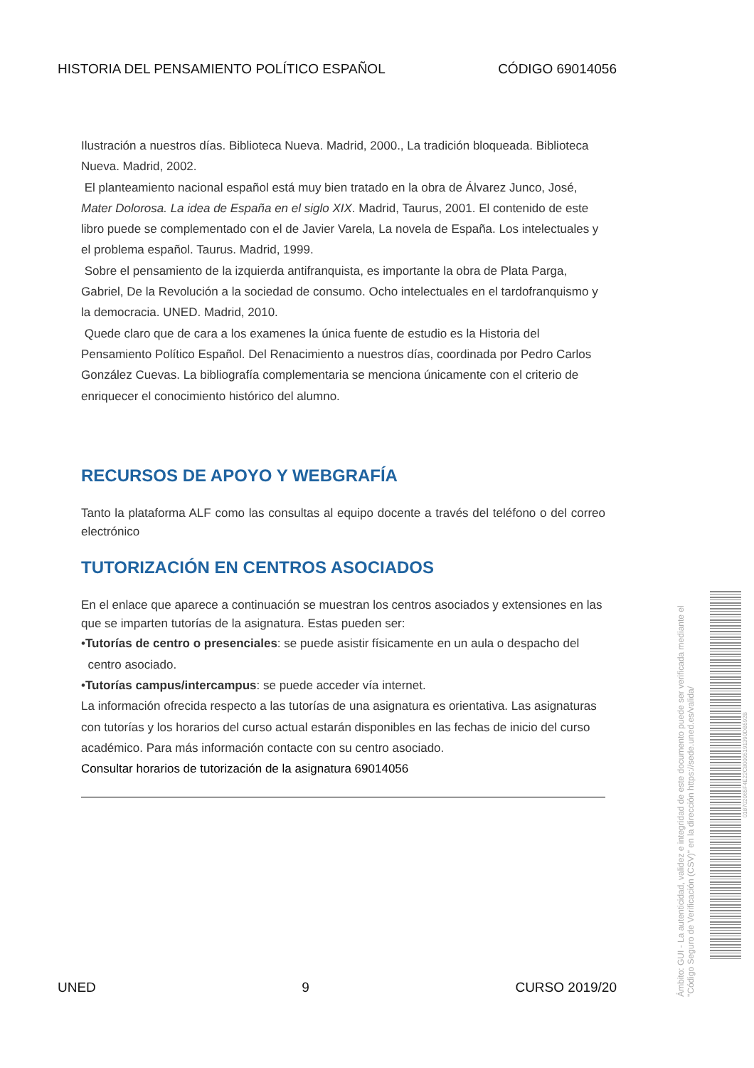HISTORIA DEL PENSAMIENTO POLÍTICO ESPAÑOL CÓDIGO 69014056
Ilustración a nuestros días. Biblioteca Nueva. Madrid, 2000., La tradición bloqueada. Biblioteca Nueva. Madrid, 2002.
El planteamiento nacional español está muy bien tratado en la obra de Álvarez Junco, José, Mater Dolorosa. La idea de España en el siglo XIX. Madrid, Taurus, 2001. El contenido de este libro puede se complementado con el de Javier Varela, La novela de España. Los intelectuales y el problema español. Taurus. Madrid, 1999.
Sobre el pensamiento de la izquierda antifranquista, es importante la obra de Plata Parga, Gabriel, De la Revolución a la sociedad de consumo. Ocho intelectuales en el tardofranquismo y la democracia. UNED. Madrid, 2010.
Quede claro que de cara a los examenes la única fuente de estudio es la Historia del Pensamiento Político Español. Del Renacimiento a nuestros días, coordinada por Pedro Carlos González Cuevas. La bibliografía complementaria se menciona únicamente con el criterio de enriquecer el conocimiento histórico del alumno.
RECURSOS DE APOYO Y WEBGRAFÍA
Tanto la plataforma ALF como las consultas al equipo docente a través del teléfono o del correo electrónico
TUTORIZACIÓN EN CENTROS ASOCIADOS
En el enlace que aparece a continuación se muestran los centros asociados y extensiones en las que se imparten tutorías de la asignatura. Estas pueden ser:
•Tutorías de centro o presenciales: se puede asistir físicamente en un aula o despacho del
centro asociado.
•Tutorías campus/intercampus: se puede acceder vía internet.
La información ofrecida respecto a las tutorías de una asignatura es orientativa. Las asignaturas con tutorías y los horarios del curso actual estarán disponibles en las fechas de inicio del curso académico. Para más información contacte con su centro asociado.
Consultar horarios de tutorización de la asignatura 69014056
UNED 9 CURSO 2019/20
Ámbito: GUI - La autenticidad, validez e integridad de este documento puede ser verificada mediante el "Código Seguro de Verificación (CSV)" en la dirección https://sede.uned.es/valida/
01870206​5F4E22C800051913​90DB592B